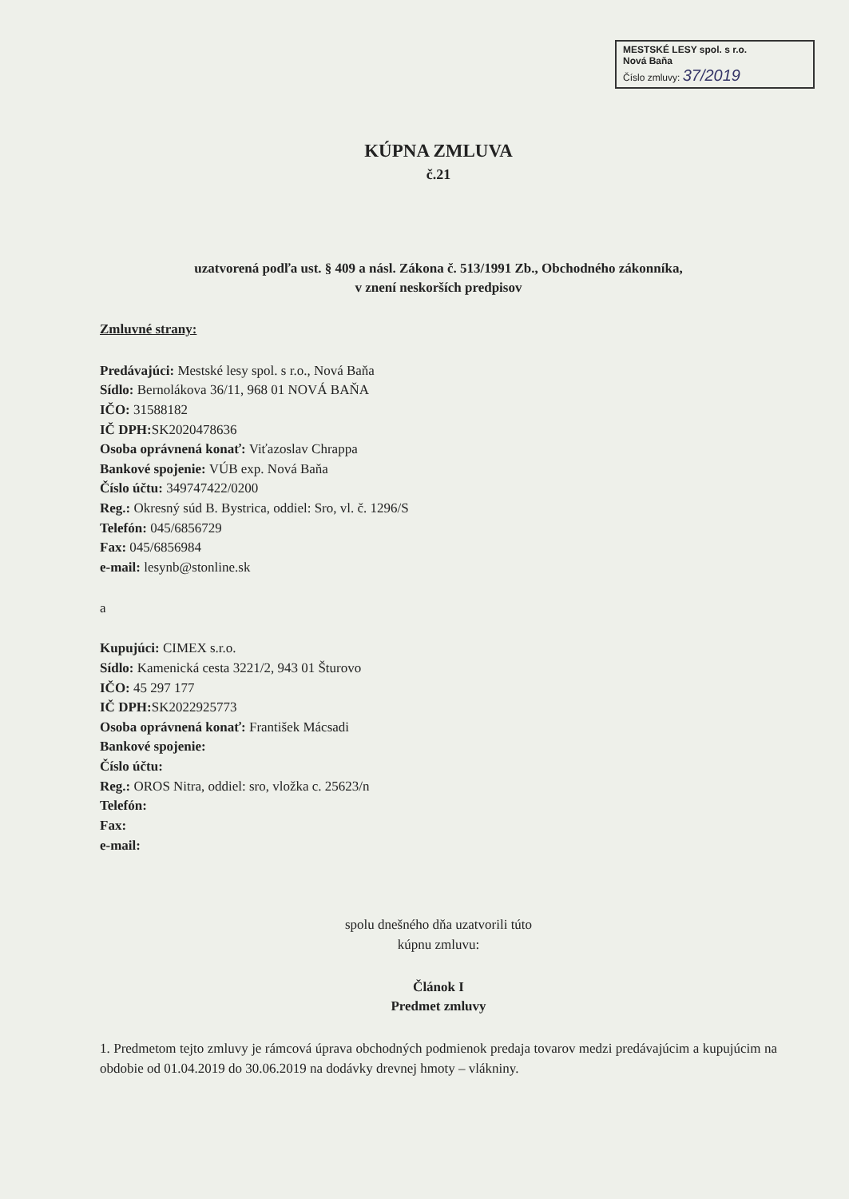MESTSKÉ LESY spol. s r.o.
Nová Baňa
Číslo zmluvy: 37/2019
KÚPNA ZMLUVA
č.21
uzatvorená podľa ust. § 409 a násl. Zákona č. 513/1991 Zb., Obchodného zákonníka,
v znení neskorších predpisov
Zmluvné strany:
Predávajúci: Mestské lesy spol. s r.o., Nová Baňa
Sídlo: Bernolákova 36/11, 968 01 NOVÁ BAŇA
IČO: 31588182
IČ DPH: SK2020478636
Osoba oprávnená konať: Viťazoslav Chrappa
Bankové spojenie: VÚB exp. Nová Baňa
Číslo účtu: 349747422/0200
Reg.: Okresný súd B. Bystrica, oddiel: Sro, vl. č. 1296/S
Telefón: 045/6856729
Fax: 045/6856984
e-mail: lesynb@stonline.sk
a
Kupujúci: CIMEX s.r.o.
Sídlo: Kamenická cesta 3221/2, 943 01 Šturovo
IČO: 45 297 177
IČ DPH: SK2022925773
Osoba oprávnená konať: František Mácsadi
Bankové spojenie:
Číslo účtu:
Reg.: OROS Nitra, oddiel: sro, vložka c. 25623/n
Telefón:
Fax:
e-mail:
spolu dnešného dňa uzatvorili túto
kúpnu zmluvu:
Článok I
Predmet zmluvy
1. Predmetom tejto zmluvy je rámcová úprava obchodných podmienok predaja tovarov medzi predávajúcim a kupujúcim na obdobie od 01.04.2019 do 30.06.2019 na dodávky drevnej hmoty – vlákniny.